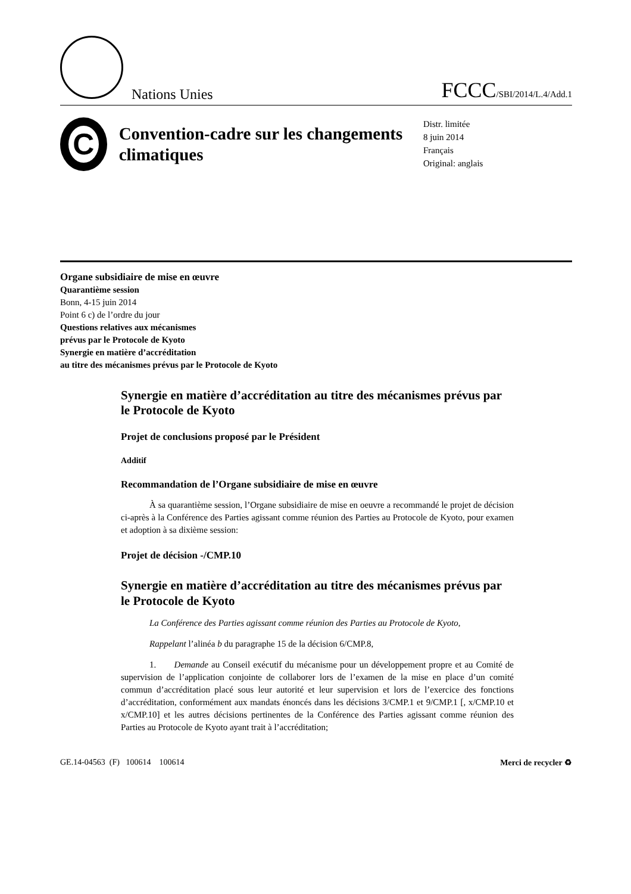Nations Unies
FCCC/SBI/2014/L.4/Add.1
C
Convention-cadre sur les changements climatiques
Distr. limitée
8 juin 2014
Français
Original: anglais
Organe subsidiaire de mise en œuvre
Quarantième session
Bonn, 4-15 juin 2014
Point 6 c) de l’ordre du jour
Questions relatives aux mécanismes
prévus par le Protocole de Kyoto
Synergie en matière d’accréditation
au titre des mécanismes prévus par le Protocole de Kyoto
Synergie en matière d’accréditation au titre des mécanismes prévus par le Protocole de Kyoto
Projet de conclusions proposé par le Président
Additif
Recommandation de l’Organe subsidiaire de mise en œuvre
À sa quarantième session, l’Organe subsidiaire de mise en oeuvre a recommandé le projet de décision ci-après à la Conférence des Parties agissant comme réunion des Parties au Protocole de Kyoto, pour examen et adoption à sa dixième session:
Projet de décision -/CMP.10
Synergie en matière d’accréditation au titre des mécanismes prévus par le Protocole de Kyoto
La Conférence des Parties agissant comme réunion des Parties au Protocole de Kyoto,
Rappelant l’alinéa b du paragraphe 15 de la décision 6/CMP.8,
1. Demande au Conseil exécutif du mécanisme pour un développement propre et au Comité de supervision de l’application conjointe de collaborer lors de l’examen de la mise en place d’un comité commun d’accréditation placé sous leur autorité et leur supervision et lors de l’exercice des fonctions d’accréditation, conformément aux mandats énoncés dans les décisions 3/CMP.1 et 9/CMP.1 [, x/CMP.10 et x/CMP.10] et les autres décisions pertinentes de la Conférence des Parties agissant comme réunion des Parties au Protocole de Kyoto ayant trait à l’accréditation;
GE.14-04563 (F) 100614 100614 Merci de recycler ♻